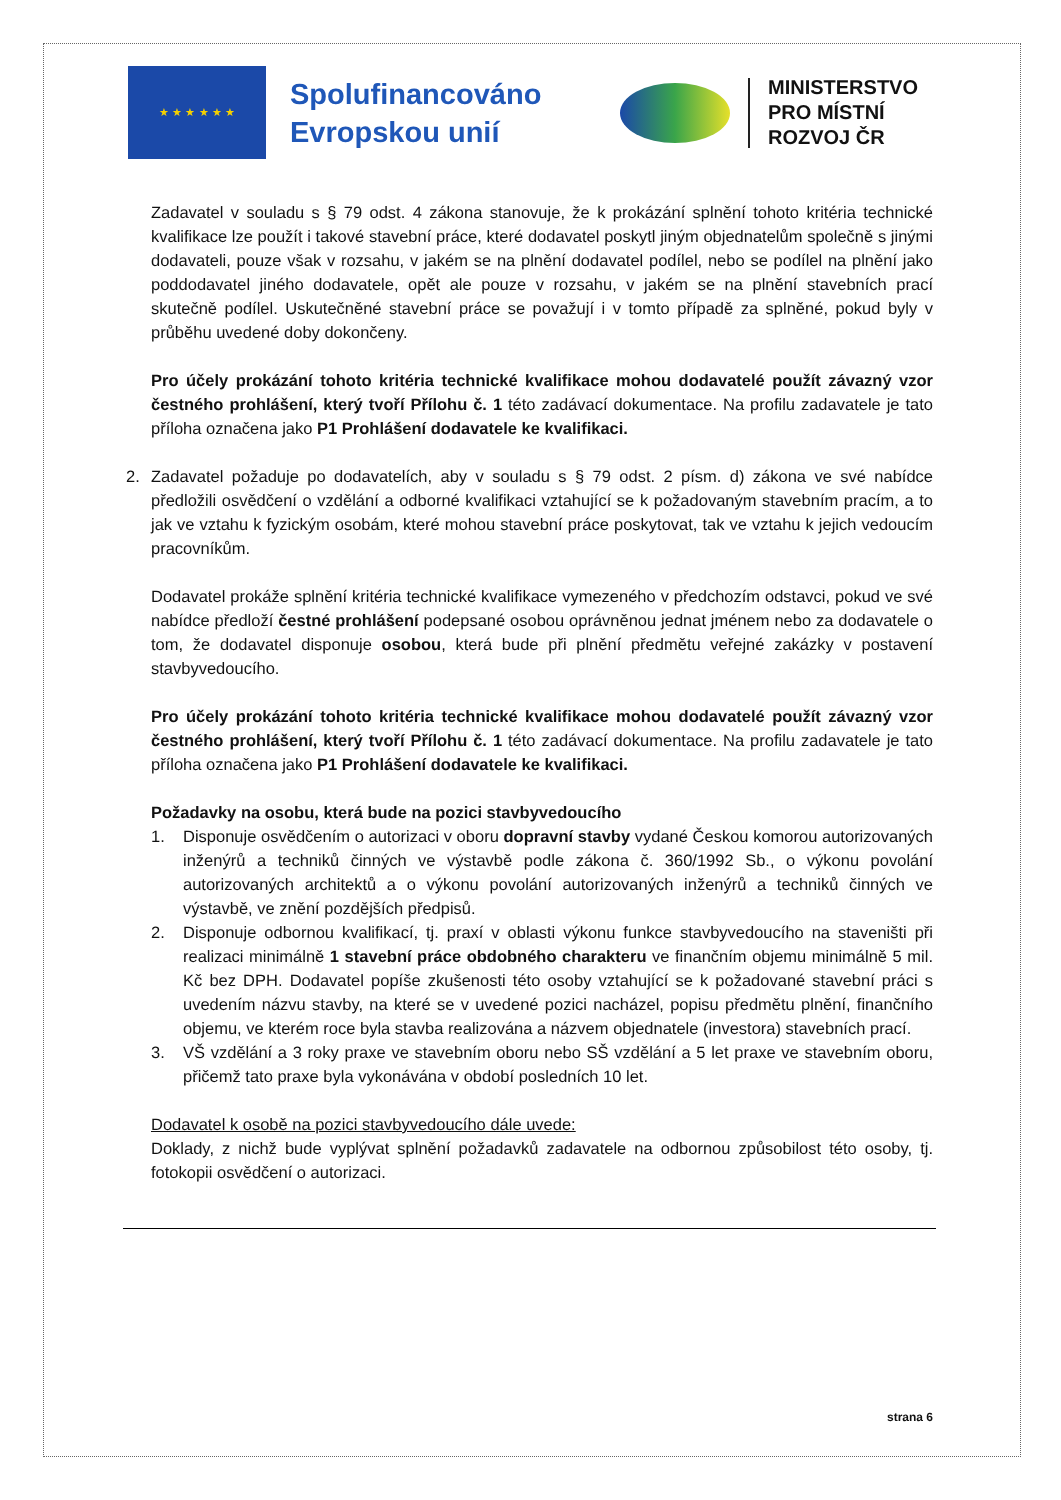★ ★ ★ ★ ★ ★
Spolufinancováno Evropskou unií
MINISTERSTVO
PRO MÍSTNÍ
ROZVOJ ČR
Zadavatel v souladu s § 79 odst. 4 zákona stanovuje, že k prokázání splnění tohoto kritéria technické kvalifikace lze použít i takové stavební práce, které dodavatel poskytl jiným objednatelům společně s jinými dodavateli, pouze však v rozsahu, v jakém se na plnění dodavatel podílel, nebo se podílel na plnění jako poddodavatel jiného dodavatele, opět ale pouze v rozsahu, v jakém se na plnění stavebních prací skutečně podílel. Uskutečněné stavební práce se považují i v tomto případě za splněné, pokud byly v průběhu uvedené doby dokončeny.
Pro účely prokázání tohoto kritéria technické kvalifikace mohou dodavatelé použít závazný vzor čestného prohlášení, který tvoří Přílohu č. 1 této zadávací dokumentace. Na profilu zadavatele je tato příloha označena jako P1 Prohlášení dodavatele ke kvalifikaci.
2. Zadavatel požaduje po dodavatelích, aby v souladu s § 79 odst. 2 písm. d) zákona ve své nabídce předložili osvědčení o vzdělání a odborné kvalifikaci vztahující se k požadovaným stavebním pracím, a to jak ve vztahu k fyzickým osobám, které mohou stavební práce poskytovat, tak ve vztahu k jejich vedoucím pracovníkům.
Dodavatel prokáže splnění kritéria technické kvalifikace vymezeného v předchozím odstavci, pokud ve své nabídce předloží čestné prohlášení podepsané osobou oprávněnou jednat jménem nebo za dodavatele o tom, že dodavatel disponuje osobou, která bude při plnění předmětu veřejné zakázky v postavení stavbyvedoucího.
Pro účely prokázání tohoto kritéria technické kvalifikace mohou dodavatelé použít závazný vzor čestného prohlášení, který tvoří Přílohu č. 1 této zadávací dokumentace. Na profilu zadavatele je tato příloha označena jako P1 Prohlášení dodavatele ke kvalifikaci.
Požadavky na osobu, která bude na pozici stavbyvedoucího
1. Disponuje osvědčením o autorizaci v oboru dopravní stavby vydané Českou komorou autorizovaných inženýrů a techniků činných ve výstavbě podle zákona č. 360/1992 Sb., o výkonu povolání autorizovaných architektů a o výkonu povolání autorizovaných inženýrů a techniků činných ve výstavbě, ve znění pozdějších předpisů.
2. Disponuje odbornou kvalifikací, tj. praxí v oblasti výkonu funkce stavbyvedoucího na staveništi při realizaci minimálně 1 stavební práce obdobného charakteru ve finančním objemu minimálně 5 mil. Kč bez DPH. Dodavatel popíše zkušenosti této osoby vztahující se k požadované stavební práci s uvedením názvu stavby, na které se v uvedené pozici nacházel, popisu předmětu plnění, finančního objemu, ve kterém roce byla stavba realizována a názvem objednatele (investora) stavebních prací.
3. VŠ vzdělání a 3 roky praxe ve stavebním oboru nebo SŠ vzdělání a 5 let praxe ve stavebním oboru, přičemž tato praxe byla vykonávána v období posledních 10 let.
Dodavatel k osobě na pozici stavbyvedoucího dále uvede:
Doklady, z nichž bude vyplývat splnění požadavků zadavatele na odbornou způsobilost této osoby, tj. fotokopii osvědčení o autorizaci.
strana 6